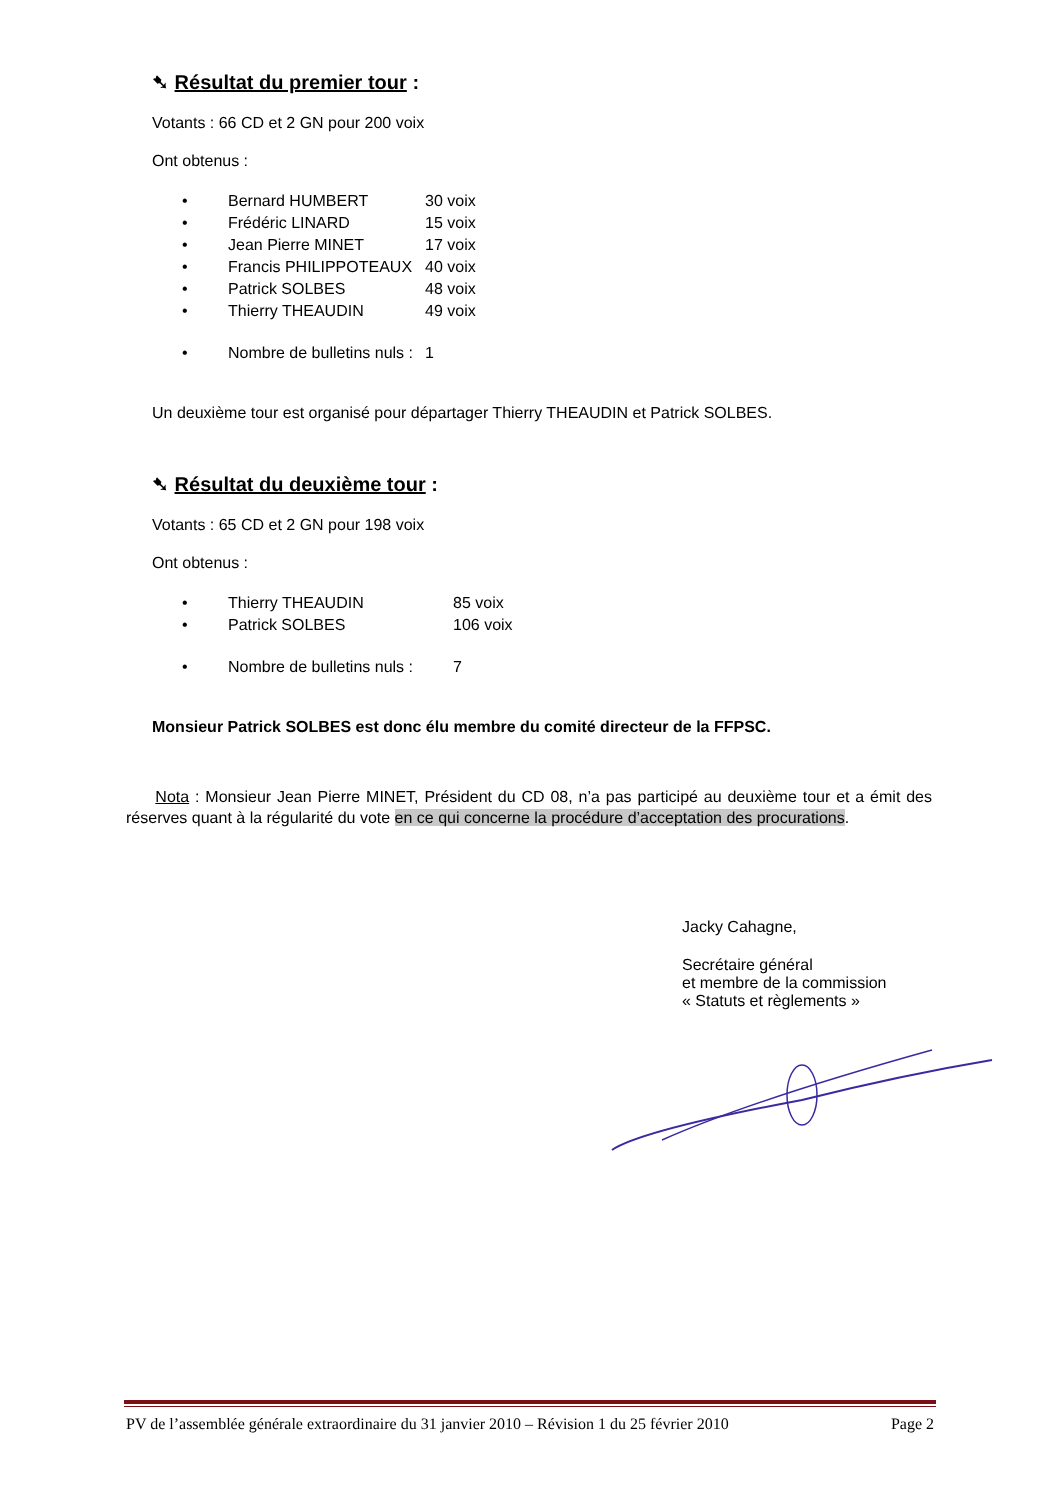➷ Résultat du premier tour :
Votants : 66 CD et 2 GN pour 200 voix
Ont obtenus :
| • | Bernard HUMBERT | 30 voix |
| • | Frédéric LINARD | 15 voix |
| • | Jean Pierre MINET | 17 voix |
| • | Francis PHILIPPOTEAUX | 40 voix |
| • | Patrick SOLBES | 48 voix |
| • | Thierry THEAUDIN | 49 voix |
| • | Nombre de bulletins nuls : | 1 |
Un deuxième tour est organisé pour départager Thierry THEAUDIN et Patrick SOLBES.
➷ Résultat du deuxième tour :
Votants : 65 CD et 2 GN pour 198 voix
Ont obtenus :
| • | Thierry THEAUDIN | 85 voix |
| • | Patrick SOLBES | 106 voix |
| • | Nombre de bulletins nuls : | 7 |
Monsieur Patrick SOLBES est donc élu membre du comité directeur de la FFPSC.
Nota : Monsieur Jean Pierre MINET, Président du CD 08, n’a pas participé au deuxième tour et a émit des réserves quant à la régularité du vote en ce qui concerne la procédure d’acceptation des procurations.
Jacky Cahagne,
Secrétaire général
et membre de la commission
« Statuts et règlements »
PV de l’assemblée générale extraordinaire du 31 janvier 2010 – Révision 1 du 25 février 2010 Page 2